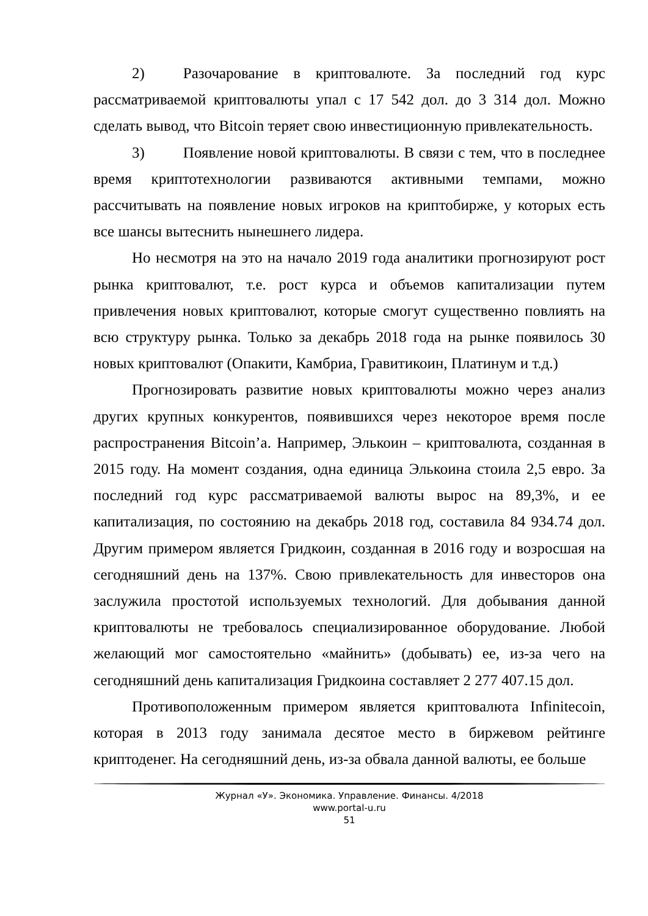2) Разочарование в криптовалюте. За последний год курс рассматриваемой криптовалюты упал с 17 542 дол. до 3 314 дол. Можно сделать вывод, что Bitcoin теряет свою инвестиционную привлекательность.
3) Появление новой криптовалюты. В связи с тем, что в последнее время криптотехнологии развиваются активными темпами, можно рассчитывать на появление новых игроков на криптобирже, у которых есть все шансы вытеснить нынешнего лидера.
Но несмотря на это на начало 2019 года аналитики прогнозируют рост рынка криптовалют, т.е. рост курса и объемов капитализации путем привлечения новых криптовалют, которые смогут существенно повлиять на всю структуру рынка. Только за декабрь 2018 года на рынке появилось 30 новых криптовалют (Опакити, Камбриа, Гравитикоин, Платинум и т.д.)
Прогнозировать развитие новых криптовалюты можно через анализ других крупных конкурентов, появившихся через некоторое время после распространения Bitcoin’а. Например, Элькоин – криптовалюта, созданная в 2015 году. На момент создания, одна единица Элькоина стоила 2,5 евро. За последний год курс рассматриваемой валюты вырос на 89,3%, и ее капитализация, по состоянию на декабрь 2018 год, составила 84 934.74 дол. Другим примером является Гридкоин, созданная в 2016 году и возросшая на сегодняшний день на 137%. Свою привлекательность для инвесторов она заслужила простотой используемых технологий. Для добывания данной криптовалюты не требовалось специализированное оборудование. Любой желающий мог самостоятельно «майнить» (добывать) ее, из-за чего на сегодняшний день капитализация Гридкоина составляет 2 277 407.15 дол.
Противоположенным примером является криптовалюта Infinitecoin, которая в 2013 году занимала десятое место в биржевом рейтинге криптоденег. На сегодняшний день, из-за обвала данной валюты, ее больше
Журнал «У». Экономика. Управление. Финансы. 4/2018
www.portal-u.ru
51